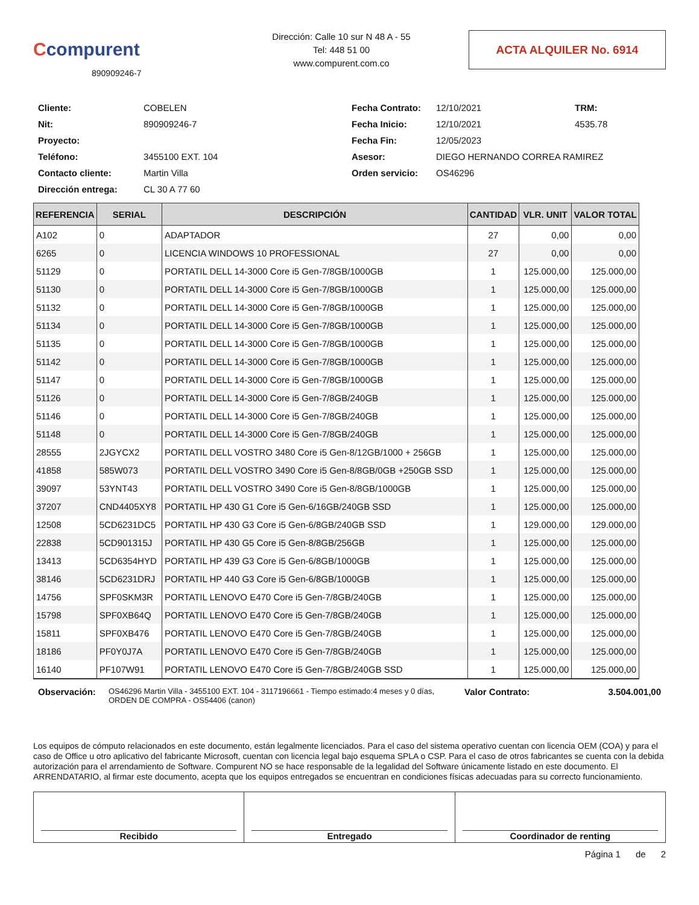Ccompurent
890909246-7
Dirección: Calle 10 sur N 48 A - 55
Tel: 448 51 00
www.compurent.com.co
ACTA ALQUILER No. 6914
Cliente:
COBELEN
Fecha Contrato:
12/10/2021
TRM: Nit:
890909246-7
Fecha Inicio:
12/10/2021
4535.78
Proyecto:
Fecha Fin:
12/05/2023
Teléfono:
3455100 EXT. 104
Asesor:
DIEGO HERNANDO CORREA RAMIREZ
Contacto cliente:
Martin Villa
Orden servicio:
OS46296
Dirección entrega:
CL 30 A 77 60
| REFERENCIA | SERIAL | DESCRIPCIÓN | CANTIDAD | VLR. UNIT | VALOR TOTAL |
| --- | --- | --- | --- | --- | --- |
| A102 | 0 | ADAPTADOR | 27 | 0,00 | 0,00 |
| 6265 | 0 | LICENCIA WINDOWS 10 PROFESSIONAL | 27 | 0,00 | 0,00 |
| 51129 | 0 | PORTATIL DELL 14-3000 Core i5 Gen-7/8GB/1000GB | 1 | 125.000,00 | 125.000,00 |
| 51130 | 0 | PORTATIL DELL 14-3000 Core i5 Gen-7/8GB/1000GB | 1 | 125.000,00 | 125.000,00 |
| 51132 | 0 | PORTATIL DELL 14-3000 Core i5 Gen-7/8GB/1000GB | 1 | 125.000,00 | 125.000,00 |
| 51134 | 0 | PORTATIL DELL 14-3000 Core i5 Gen-7/8GB/1000GB | 1 | 125.000,00 | 125.000,00 |
| 51135 | 0 | PORTATIL DELL 14-3000 Core i5 Gen-7/8GB/1000GB | 1 | 125.000,00 | 125.000,00 |
| 51142 | 0 | PORTATIL DELL 14-3000 Core i5 Gen-7/8GB/1000GB | 1 | 125.000,00 | 125.000,00 |
| 51147 | 0 | PORTATIL DELL 14-3000 Core i5 Gen-7/8GB/1000GB | 1 | 125.000,00 | 125.000,00 |
| 51126 | 0 | PORTATIL DELL 14-3000 Core i5 Gen-7/8GB/240GB | 1 | 125.000,00 | 125.000,00 |
| 51146 | 0 | PORTATIL DELL 14-3000 Core i5 Gen-7/8GB/240GB | 1 | 125.000,00 | 125.000,00 |
| 51148 | 0 | PORTATIL DELL 14-3000 Core i5 Gen-7/8GB/240GB | 1 | 125.000,00 | 125.000,00 |
| 28555 | 2JGYCX2 | PORTATIL DELL VOSTRO 3480 Core i5 Gen-8/12GB/1000 + 256GB | 1 | 125.000,00 | 125.000,00 |
| 41858 | 585W073 | PORTATIL DELL VOSTRO 3490 Core i5 Gen-8/8GB/0GB +250GB SSD | 1 | 125.000,00 | 125.000,00 |
| 39097 | 53YNT43 | PORTATIL DELL VOSTRO 3490 Core i5 Gen-8/8GB/1000GB | 1 | 125.000,00 | 125.000,00 |
| 37207 | CND4405XY8 | PORTATIL HP 430 G1 Core i5 Gen-6/16GB/240GB SSD | 1 | 125.000,00 | 125.000,00 |
| 12508 | 5CD6231DC5 | PORTATIL HP 430 G3 Core i5 Gen-6/8GB/240GB SSD | 1 | 129.000,00 | 129.000,00 |
| 22838 | 5CD901315J | PORTATIL HP 430 G5 Core i5 Gen-8/8GB/256GB | 1 | 125.000,00 | 125.000,00 |
| 13413 | 5CD6354HYD | PORTATIL HP 439 G3 Core i5 Gen-6/8GB/1000GB | 1 | 125.000,00 | 125.000,00 |
| 38146 | 5CD6231DRJ | PORTATIL HP 440 G3 Core i5 Gen-6/8GB/1000GB | 1 | 125.000,00 | 125.000,00 |
| 14756 | SPF0SKM3R | PORTATIL LENOVO E470 Core i5 Gen-7/8GB/240GB | 1 | 125.000,00 | 125.000,00 |
| 15798 | SPF0XB64Q | PORTATIL LENOVO E470 Core i5 Gen-7/8GB/240GB | 1 | 125.000,00 | 125.000,00 |
| 15811 | SPF0XB476 | PORTATIL LENOVO E470 Core i5 Gen-7/8GB/240GB | 1 | 125.000,00 | 125.000,00 |
| 18186 | PF0Y0J7A | PORTATIL LENOVO E470 Core i5 Gen-7/8GB/240GB | 1 | 125.000,00 | 125.000,00 |
| 16140 | PF107W91 | PORTATIL LENOVO E470 Core i5 Gen-7/8GB/240GB SSD | 1 | 125.000,00 | 125.000,00 |
Observación:
OS46296 Martin Villa - 3455100 EXT. 104 - 3117196661 - Tiempo estimado:4 meses y 0 días, ORDEN DE COMPRA - OS54406 (canon)
Valor Contrato: 3.504.001,00
Los equipos de cómputo relacionados en este documento, están legalmente licenciados. Para el caso del sistema operativo cuentan con licencia OEM (COA) y para el caso de Office u otro aplicativo del fabricante Microsoft, cuentan con licencia legal bajo esquema SPLA o CSP. Para el caso de otros fabricantes se cuenta con la debida autorización para el arrendamiento de Software. Compurent NO se hace responsable de la legalidad del Software únicamente listado en este documento. El ARRENDATARIO, al firmar este documento, acepta que los equipos entregados se encuentran en condiciones físicas adecuadas para su correcto funcionamiento.
Recibido Entregado Coordinador de renting
Página 1 de 2